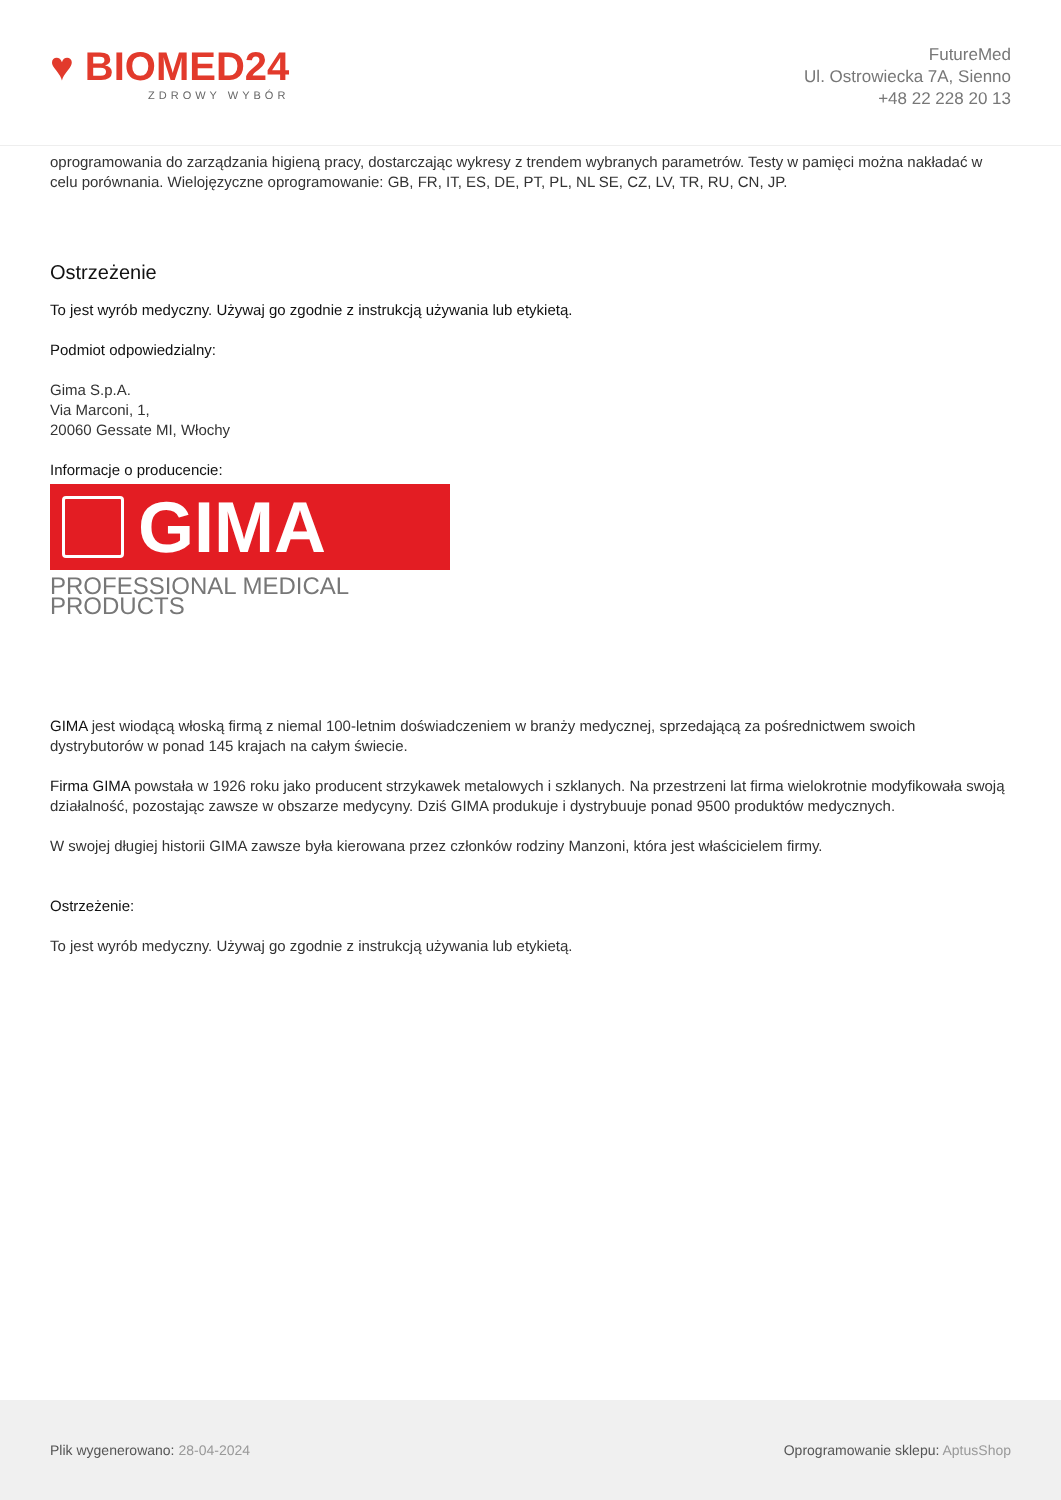♥ BIOMED24
ZDROWY WYBÓR
FutureMed
Ul. Ostrowiecka 7A, Sienno
+48 22 228 20 13
oprogramowania do zarządzania higieną pracy, dostarczając wykresy z trendem wybranych parametrów. Testy w pamięci można nakładać w celu porównania. Wielojęzyczne oprogramowanie: GB, FR, IT, ES, DE, PT, PL, NL SE, CZ, LV, TR, RU, CN, JP.
Ostrzeżenie
To jest wyrób medyczny. Używaj go zgodnie z instrukcją używania lub etykietą.
Podmiot odpowiedzialny:
Gima S.p.A.
Via Marconi, 1,
20060 Gessate MI, Włochy
Informacje o producencie:
GIMA
PROFESSIONAL MEDICAL PRODUCTS
GIMA jest wiodącą włoską firmą z niemal 100-letnim doświadczeniem w branży medycznej, sprzedającą za pośrednictwem swoich dystrybutorów w ponad 145 krajach na całym świecie.
Firma GIMA powstała w 1926 roku jako producent strzykawek metalowych i szklanych. Na przestrzeni lat firma wielokrotnie modyfikowała swoją działalność, pozostając zawsze w obszarze medycyny. Dziś GIMA produkuje i dystrybuuje ponad 9500 produktów medycznych.
W swojej długiej historii GIMA zawsze była kierowana przez członków rodziny Manzoni, która jest właścicielem firmy.
Ostrzeżenie:
To jest wyrób medyczny. Używaj go zgodnie z instrukcją używania lub etykietą.
Plik wygenerowano: 28-04-2024 Oprogramowanie sklepu: AptusShop